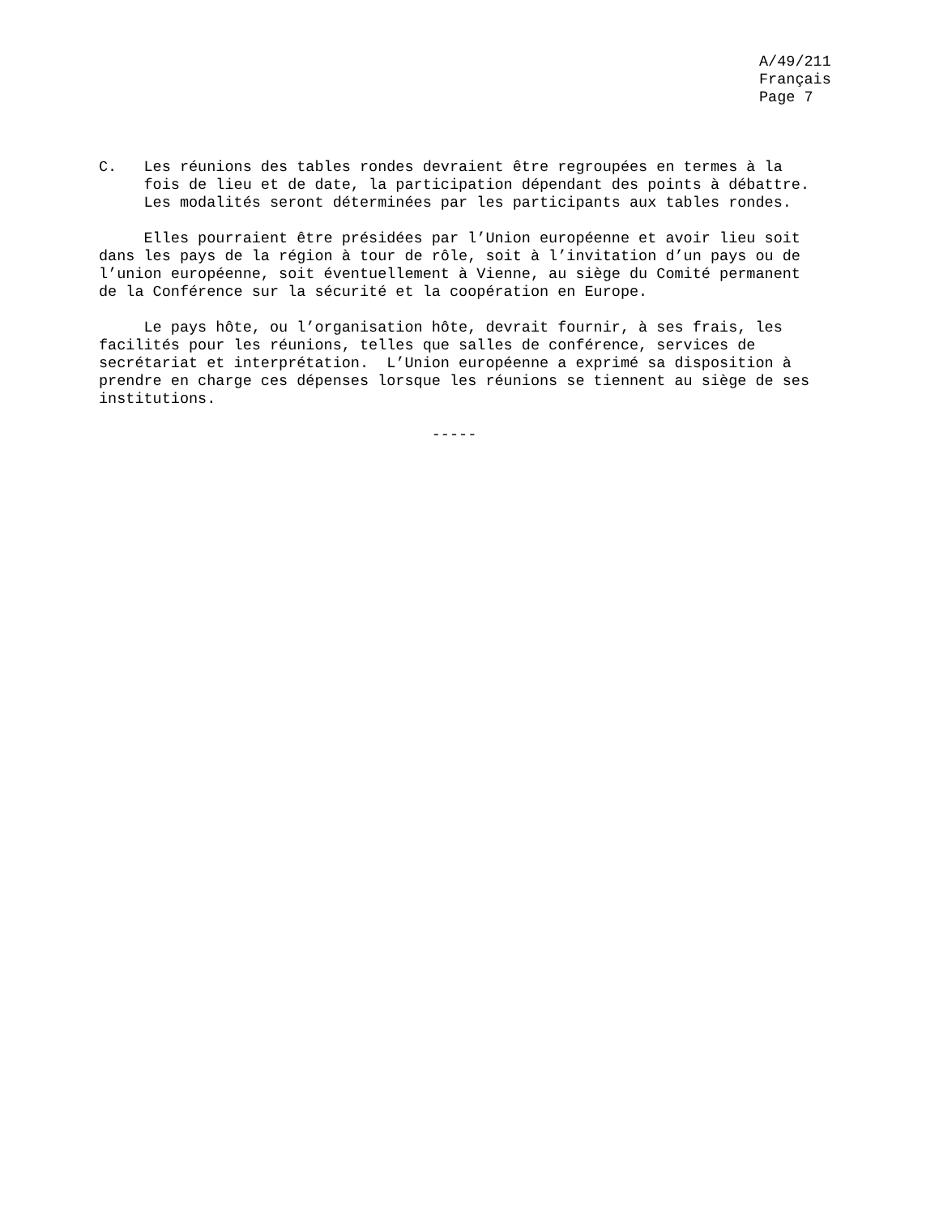A/49/211 Français Page 7
C. Les réunions des tables rondes devraient être regroupées en termes à la fois de lieu et de date, la participation dépendant des points à débattre. Les modalités seront déterminées par les participants aux tables rondes.
Elles pourraient être présidées par l’Union européenne et avoir lieu soit dans les pays de la région à tour de rôle, soit à l’invitation d’un pays ou de l’union européenne, soit éventuellement à Vienne, au siège du Comité permanent de la Conférence sur la sécurité et la coopération en Europe.
Le pays hôte, ou l’organisation hôte, devrait fournir, à ses frais, les facilités pour les réunions, telles que salles de conférence, services de secrétariat et interprétation. L’Union européenne a exprimé sa disposition à prendre en charge ces dépenses lorsque les réunions se tiennent au siège de ses institutions.
-----